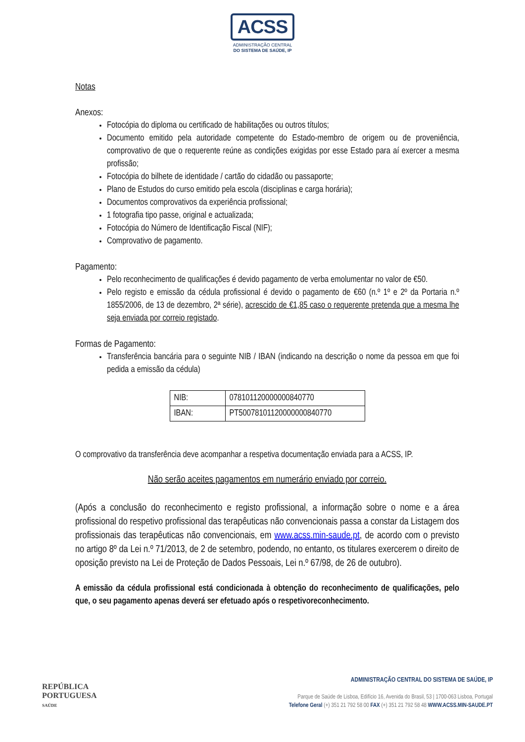ACSS
ADMINISTRAÇÃO CENTRAL
DO SISTEMA DE SAÚDE, IP
Notas
Anexos:
Fotocópia do diploma ou certificado de habilitações ou outros títulos;
Documento emitido pela autoridade competente do Estado-membro de origem ou de proveniência, comprovativo de que o requerente reúne as condições exigidas por esse Estado para aí exercer a mesma profissão;
Fotocópia do bilhete de identidade / cartão do cidadão ou passaporte;
Plano de Estudos do curso emitido pela escola (disciplinas e carga horária);
Documentos comprovativos da experiência profissional;
1 fotografia tipo passe, original e actualizada;
Fotocópia do Número de Identificação Fiscal (NIF);
Comprovativo de pagamento.
Pagamento:
Pelo reconhecimento de qualificações é devido pagamento de verba emolumentar no valor de €50.
Pelo registo e emissão da cédula profissional é devido o pagamento de €60 (n.º 1º e 2º da Portaria n.º 1855/2006, de 13 de dezembro, 2ª série), acrescido de €1,85 caso o requerente pretenda que a mesma lhe seja enviada por correio registado.
Formas de Pagamento:
Transferência bancária para o seguinte NIB / IBAN (indicando na descrição o nome da pessoa em que foi pedida a emissão da cédula)
| NIB: | 078101120000000840770 |
| IBAN: | PT50078101120000000840770 |
O comprovativo da transferência deve acompanhar a respetiva documentação enviada para a ACSS, IP.
Não serão aceites pagamentos em numerário enviado por correio.
(Após a conclusão do reconhecimento e registo profissional, a informação sobre o nome e a área profissional do respetivo profissional das terapêuticas não convencionais passa a constar da Listagem dos profissionais das terapêuticas não convencionais, em www.acss.min-saude.pt, de acordo com o previsto no artigo 8º da Lei n.º 71/2013, de 2 de setembro, podendo, no entanto, os titulares exercerem o direito de oposição previsto na Lei de Proteção de Dados Pessoais, Lei n.º 67/98, de 26 de outubro).
A emissão da cédula profissional está condicionada à obtenção do reconhecimento de qualificações, pelo que, o seu pagamento apenas deverá ser efetuado após o respetivoreconhecimento.
REPÚBLICA
PORTUGUESA
SAÚDE
ADMINISTRAÇÃO CENTRAL DO SISTEMA DE SAÚDE, IP
Parque de Saúde de Lisboa, Edifício 16, Avenida do Brasil, 53 | 1700-063 Lisboa, Portugal
Telefone Geral (+) 351 21 792 58 00 FAX (+) 351 21 792 58 48 WWW.ACSS.MIN-SAUDE.PT